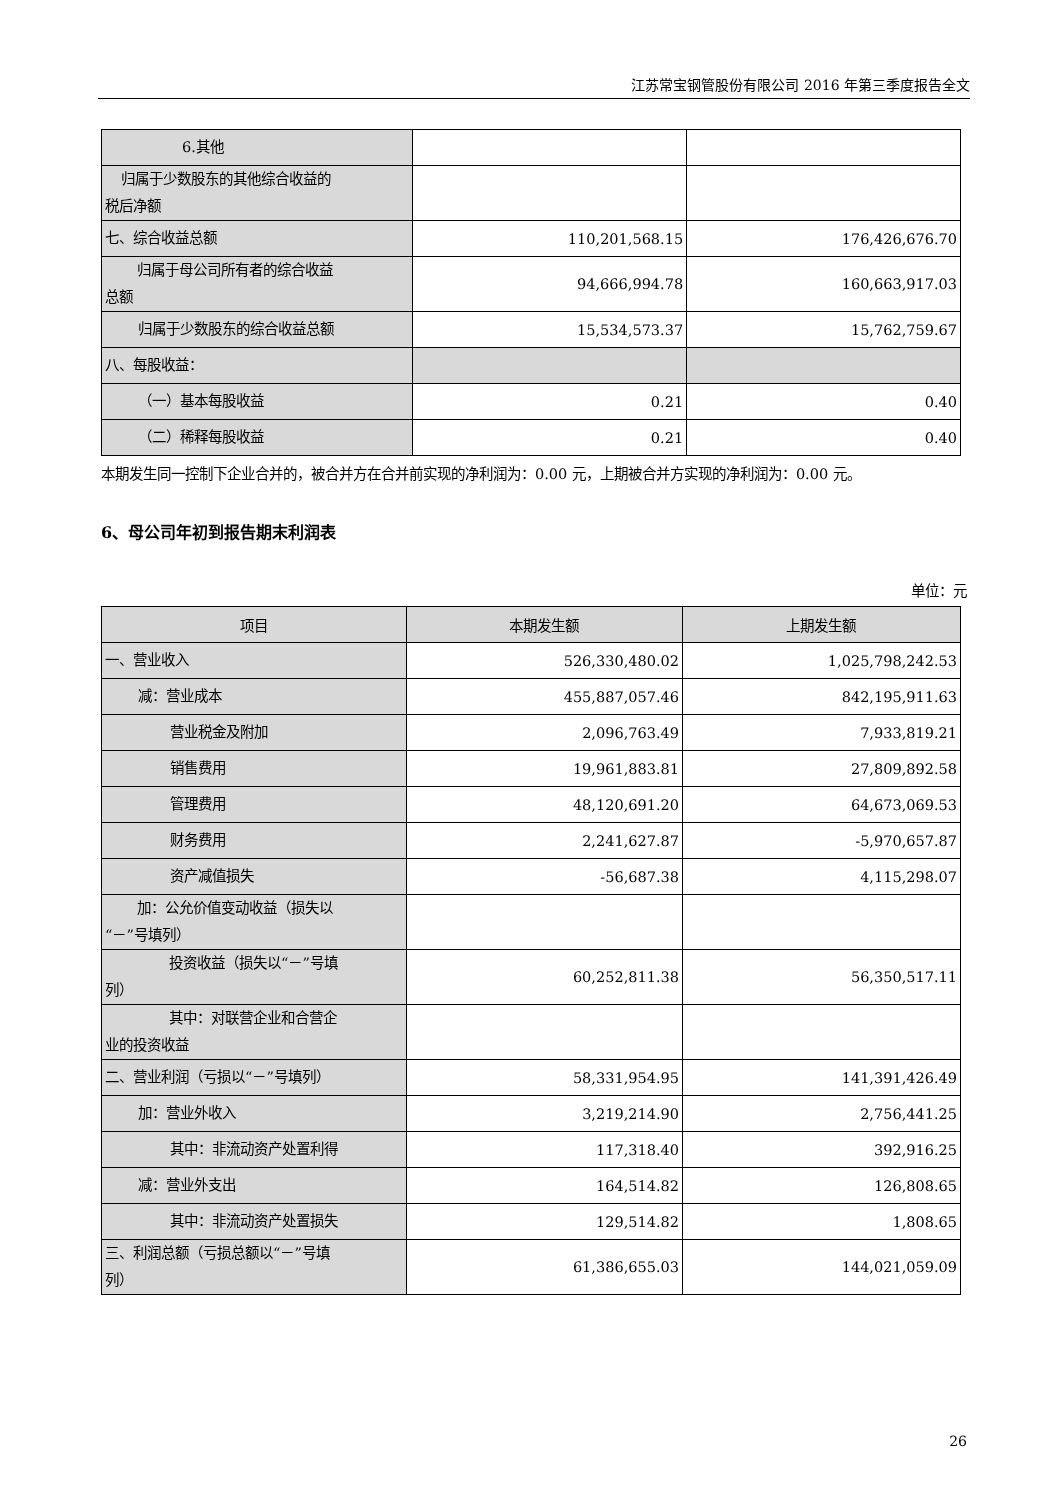江苏常宝钢管股份有限公司 2016 年第三季度报告全文
| 6.其他 | | |
| 归属于少数股东的其他综合收益的 税后净额 | | |
| 七、综合收益总额 | 110,201,568.15 | 176,426,676.70 |
| 归属于母公司所有者的综合收益 总额 | 94,666,994.78 | 160,663,917.03 |
| 归属于少数股东的综合收益总额 | 15,534,573.37 | 15,762,759.67 |
| 八、每股收益： | | |
| （一）基本每股收益 | 0.21 | 0.40 |
| （二）稀释每股收益 | 0.21 | 0.40 |
本期发生同一控制下企业合并的，被合并方在合并前实现的净利润为：0.00 元，上期被合并方实现的净利润为：0.00 元。
6、母公司年初到报告期末利润表
单位：元
| 项目 | 本期发生额 | 上期发生额 |
| --- | --- | --- |
| 一、营业收入 | 526,330,480.02 | 1,025,798,242.53 |
| 减：营业成本 | 455,887,057.46 | 842,195,911.63 |
| 营业税金及附加 | 2,096,763.49 | 7,933,819.21 |
| 销售费用 | 19,961,883.81 | 27,809,892.58 |
| 管理费用 | 48,120,691.20 | 64,673,069.53 |
| 财务费用 | 2,241,627.87 | -5,970,657.87 |
| 资产减值损失 | -56,687.38 | 4,115,298.07 |
| 加：公允价值变动收益（损失以 “－”号填列） | | |
| 投资收益（损失以“－”号填 列） | 60,252,811.38 | 56,350,517.11 |
| 其中：对联营企业和合营企 业的投资收益 | | |
| 二、营业利润（亏损以“－”号填列） | 58,331,954.95 | 141,391,426.49 |
| 加：营业外收入 | 3,219,214.90 | 2,756,441.25 |
| 其中：非流动资产处置利得 | 117,318.40 | 392,916.25 |
| 减：营业外支出 | 164,514.82 | 126,808.65 |
| 其中：非流动资产处置损失 | 129,514.82 | 1,808.65 |
| 三、利润总额（亏损总额以“－”号填 列） | 61,386,655.03 | 144,021,059.09 |
26